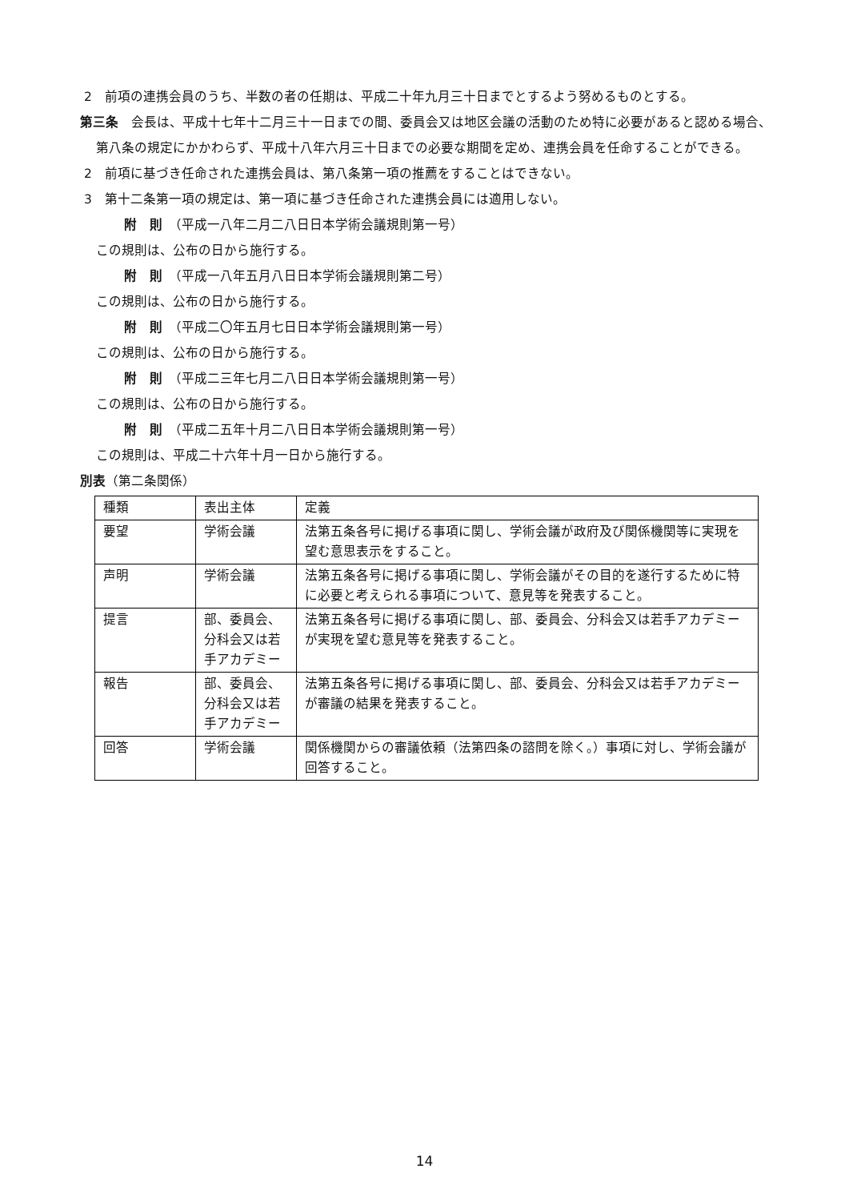2　前項の連携会員のうち、半数の者の任期は、平成二十年九月三十日までとするよう努めるものとする。
第三条　会長は、平成十七年十二月三十一日までの間、委員会又は地区会議の活動のため特に必要があると認める場合、第八条の規定にかかわらず、平成十八年六月三十日までの必要な期間を定め、連携会員を任命することができる。
2　前項に基づき任命された連携会員は、第八条第一項の推薦をすることはできない。
3　第十二条第一項の規定は、第一項に基づき任命された連携会員には適用しない。
附　則　（平成一八年二月二八日日本学術会議規則第一号）
この規則は、公布の日から施行する。
附　則　（平成一八年五月八日日本学術会議規則第二号）
この規則は、公布の日から施行する。
附　則　（平成二〇年五月七日日本学術会議規則第一号）
この規則は、公布の日から施行する。
附　則　（平成二三年七月二八日日本学術会議規則第一号）
この規則は、公布の日から施行する。
附　則　（平成二五年十月二八日日本学術会議規則第一号）
この規則は、平成二十六年十月一日から施行する。
別表（第二条関係）
| 種類 | 表出主体 | 定義 |
| 要望 | 学術会議 | 法第五条各号に掲げる事項に関し、学術会議が政府及び関係機関等に実現を望む意思表示をすること。 |
| 声明 | 学術会議 | 法第五条各号に掲げる事項に関し、学術会議がその目的を遂行するために特に必要と考えられる事項について、意見等を発表すること。 |
| 提言 | 部、委員会、分科会又は若手アカデミー | 法第五条各号に掲げる事項に関し、部、委員会、分科会又は若手アカデミーが実現を望む意見等を発表すること。 |
| 報告 | 部、委員会、分科会又は若手アカデミー | 法第五条各号に掲げる事項に関し、部、委員会、分科会又は若手アカデミーが審議の結果を発表すること。 |
| 回答 | 学術会議 | 関係機関からの審議依頼（法第四条の諮問を除く。）事項に対し、学術会議が回答すること。 |
14